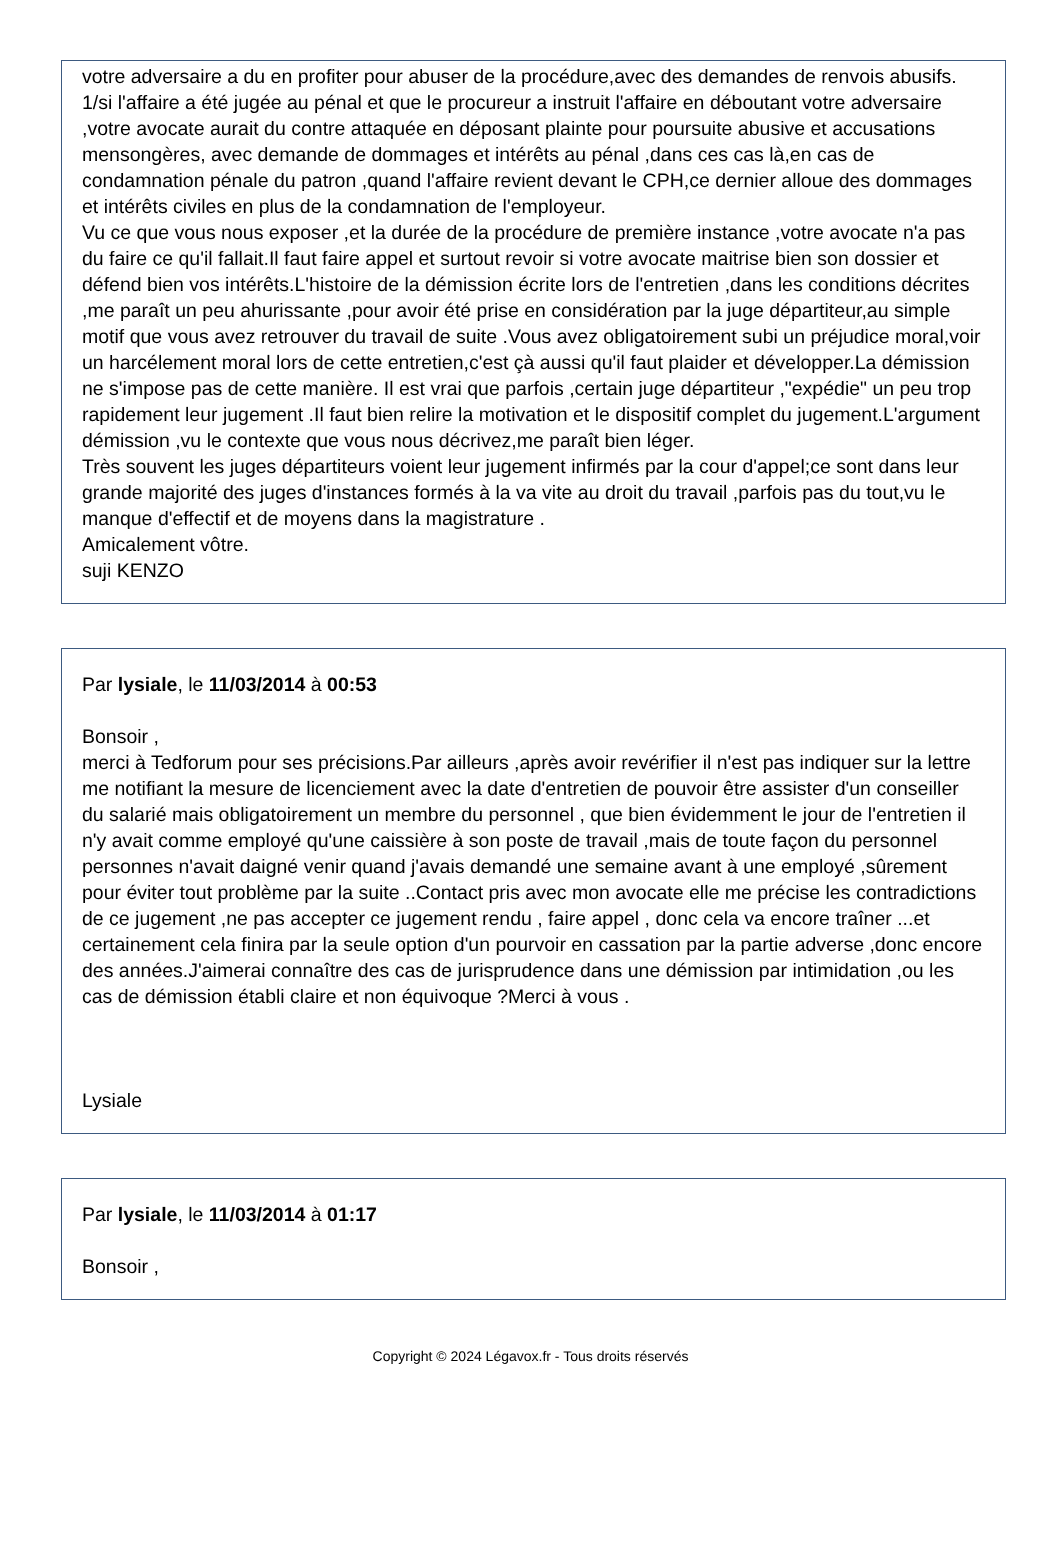votre adversaire a du en profiter pour abuser de la procédure,avec des demandes de renvois abusifs.
1/si l'affaire a été jugée au pénal et que le procureur a instruit l'affaire en déboutant votre adversaire ,votre avocate aurait du contre attaquée en déposant plainte pour poursuite abusive et accusations mensongères, avec demande de dommages et intérêts au pénal ,dans ces cas là,en cas de condamnation pénale du patron ,quand l'affaire revient devant le CPH,ce dernier alloue des dommages et intérêts civiles en plus de la condamnation de l'employeur.
Vu ce que vous nous exposer ,et la durée de la procédure de première instance ,votre avocate n'a pas du faire ce qu'il fallait.Il faut faire appel et surtout revoir si votre avocate maitrise bien son dossier et défend bien vos intérêts.L'histoire de la démission écrite lors de l'entretien ,dans les conditions décrites ,me paraît un peu ahurissante ,pour avoir été prise en considération par la juge départiteur,au simple motif que vous avez retrouver du travail de suite .Vous avez obligatoirement subi un préjudice moral,voir un harcélement moral lors de cette entretien,c'est çà aussi qu'il faut plaider et développer.La démission ne s'impose pas de cette manière. Il est vrai que parfois ,certain juge départiteur ,"expédie" un peu trop rapidement leur jugement .Il faut bien relire la motivation et le dispositif complet du jugement.L'argument démission ,vu le contexte que vous nous décrivez,me paraît bien léger.
Très souvent les juges départiteurs voient leur jugement infirmés par la cour d'appel;ce sont dans leur grande majorité des juges d'instances formés à la va vite au droit du travail ,parfois pas du tout,vu le manque d'effectif et de moyens dans la magistrature .
Amicalement vôtre.
suji KENZO
Par lysiale, le 11/03/2014 à 00:53
Bonsoir ,
merci à Tedforum pour ses précisions.Par ailleurs ,après avoir revérifier il n'est pas indiquer sur la lettre me notifiant la mesure de licenciement avec la date d'entretien de pouvoir être assister d'un conseiller du salarié mais obligatoirement un membre du personnel , que bien évidemment le jour de l'entretien il n'y avait comme employé qu'une caissière à son poste de travail ,mais de toute façon du personnel personnes n'avait daigné venir quand j'avais demandé une semaine avant à une employé ,sûrement pour éviter tout problème par la suite ..Contact pris avec mon avocate elle me précise les contradictions de ce jugement ,ne pas accepter ce jugement rendu , faire appel , donc cela va encore traîner ...et certainement cela finira par la seule option d'un pourvoir en cassation par la partie adverse ,donc encore des années.J'aimerai connaître des cas de jurisprudence dans une démission par intimidation ,ou les cas de démission établi claire et non équivoque ?Merci à vous .
Lysiale
Par lysiale, le 11/03/2014 à 01:17
Bonsoir ,
Copyright © 2024 Légavox.fr - Tous droits réservés